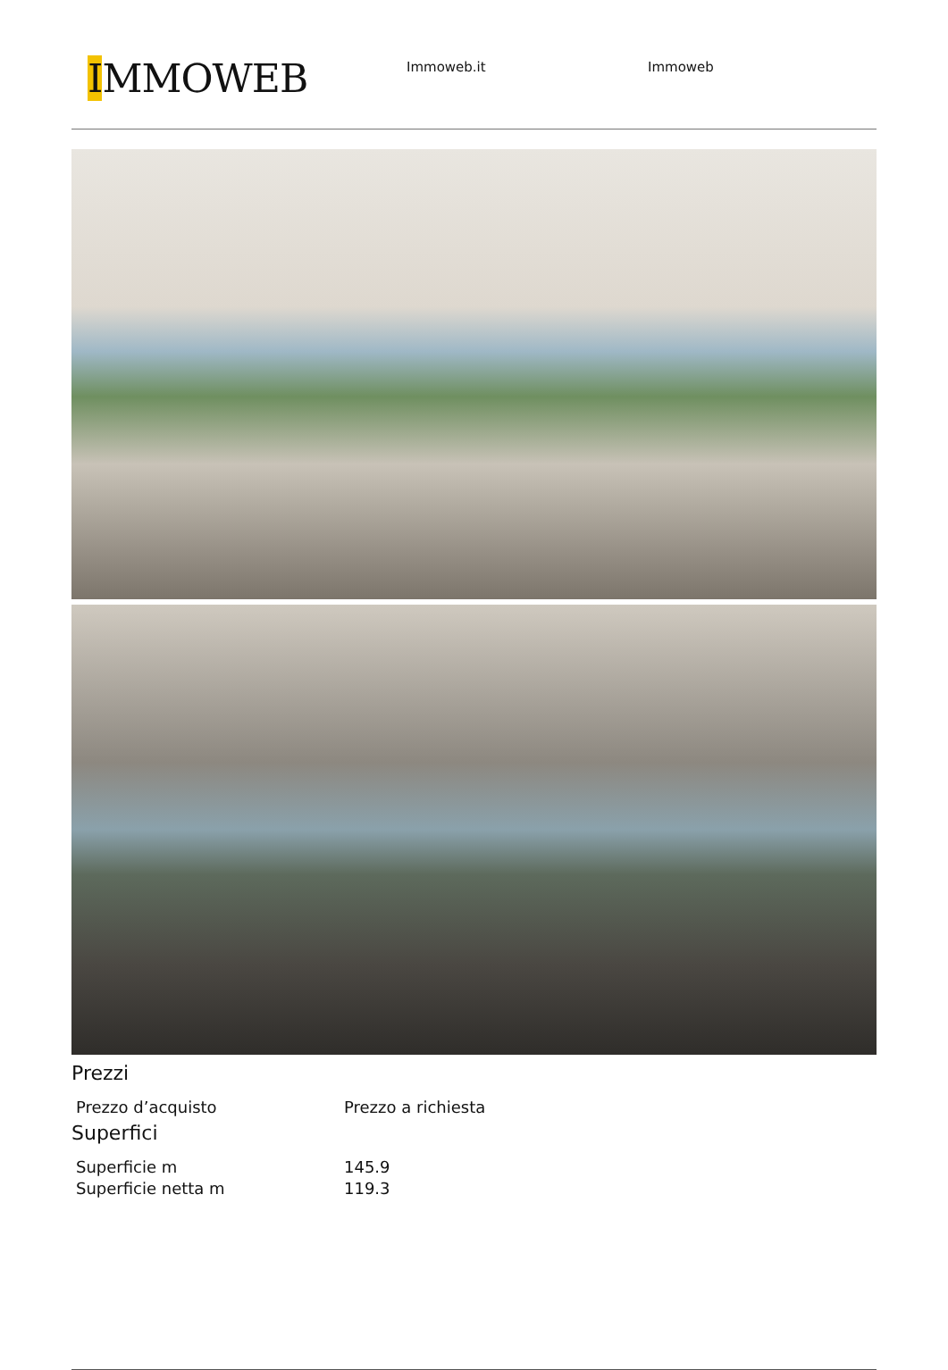IMMOWEB
Immoweb.it Immoweb
Prezzi
| Prezzo d’acquisto | Prezzo a richiesta |
Superfici
| Superficie m | 145.9 |
| Superficie netta m | 119.3 |